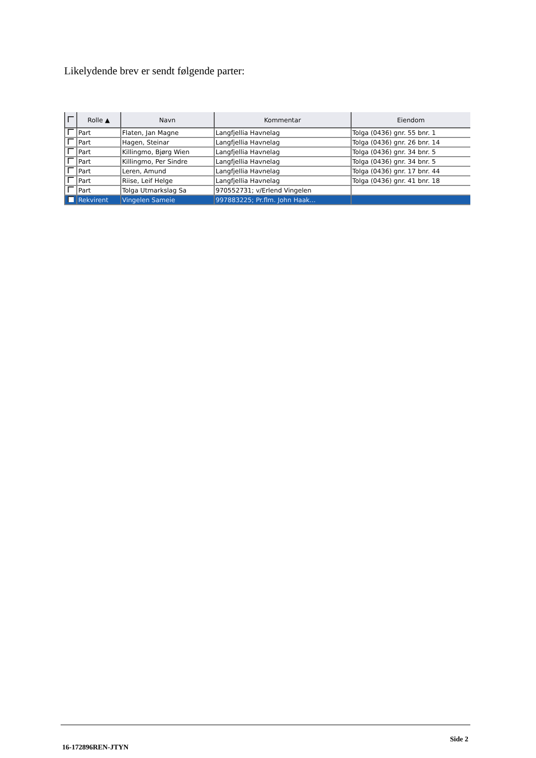Likelydende brev er sendt følgende parter:
| | Rolle ▲ | Navn | Kommentar | Eiendom |
| --- | --- | --- | --- | --- |
| | Part | Flaten, Jan Magne | Langfjellia Havnelag | Tolga (0436) gnr. 55 bnr. 1 |
| | Part | Hagen, Steinar | Langfjellia Havnelag | Tolga (0436) gnr. 26 bnr. 14 |
| | Part | Killingmo, Bjørg Wien | Langfjellia Havnelag | Tolga (0436) gnr. 34 bnr. 5 |
| | Part | Killingmo, Per Sindre | Langfjellia Havnelag | Tolga (0436) gnr. 34 bnr. 5 |
| | Part | Leren, Amund | Langfjellia Havnelag | Tolga (0436) gnr. 17 bnr. 44 |
| | Part | Riise, Leif Helge | Langfjellia Havnelag | Tolga (0436) gnr. 41 bnr. 18 |
| | Part | Tolga Utmarkslag Sa | 970552731; v/Erlend Vingelen | |
| | Rekvirent | Vingelen Sameie | 997883225; Pr.flm. John Haak... | |
Side 2
16-172896REN-JTYN